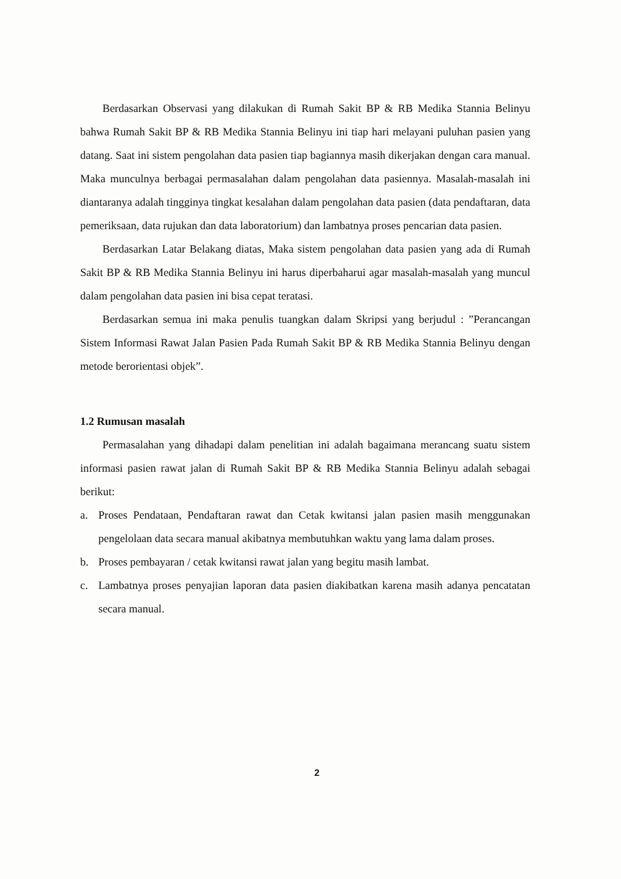Berdasarkan Observasi yang dilakukan di Rumah Sakit BP & RB Medika Stannia Belinyu bahwa Rumah Sakit BP & RB Medika Stannia Belinyu ini tiap hari melayani puluhan pasien yang datang. Saat ini sistem pengolahan data pasien tiap bagiannya masih dikerjakan dengan cara manual. Maka munculnya berbagai permasalahan dalam pengolahan data pasiennya. Masalah-masalah ini diantaranya adalah tingginya tingkat kesalahan dalam pengolahan data pasien (data pendaftaran, data pemeriksaan, data rujukan dan data laboratorium) dan lambatnya proses pencarian data pasien.
Berdasarkan Latar Belakang diatas, Maka sistem pengolahan data pasien yang ada di Rumah Sakit BP & RB Medika Stannia Belinyu ini harus diperbaharui agar masalah-masalah yang muncul dalam pengolahan data pasien ini bisa cepat teratasi.
Berdasarkan semua ini maka penulis tuangkan dalam Skripsi yang berjudul : ”Perancangan Sistem Informasi Rawat Jalan Pasien Pada Rumah Sakit BP & RB Medika Stannia Belinyu dengan metode berorientasi objek”.
1.2 Rumusan masalah
Permasalahan yang dihadapi dalam penelitian ini adalah bagaimana merancang suatu sistem informasi pasien rawat jalan di Rumah Sakit BP & RB Medika Stannia Belinyu adalah sebagai berikut:
a. Proses Pendataan, Pendaftaran rawat dan Cetak kwitansi jalan pasien masih menggunakan pengelolaan data secara manual akibatnya membutuhkan waktu yang lama dalam proses.
b. Proses pembayaran / cetak kwitansi rawat jalan yang begitu masih lambat.
c. Lambatnya proses penyajian laporan data pasien diakibatkan karena masih adanya pencatatan secara manual.
2